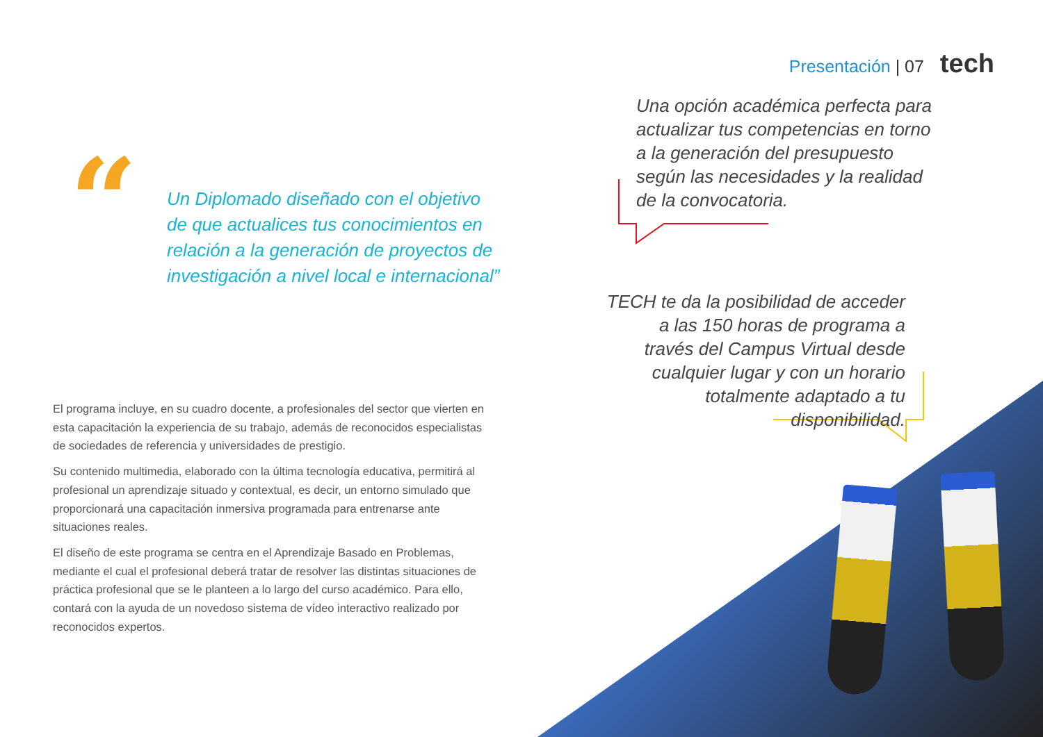Presentación | 07 tech
“
Un Diplomado diseñado con el objetivo de que actualices tus conocimientos en relación a la generación de proyectos de investigación a nivel local e internacional”
Una opción académica perfecta para actualizar tus competencias en torno a la generación del presupuesto según las necesidades y la realidad de la convocatoria.
TECH te da la posibilidad de acceder a las 150 horas de programa a través del Campus Virtual desde cualquier lugar y con un horario totalmente adaptado a tu disponibilidad.
El programa incluye, en su cuadro docente, a profesionales del sector que vierten en esta capacitación la experiencia de su trabajo, además de reconocidos especialistas de sociedades de referencia y universidades de prestigio.
Su contenido multimedia, elaborado con la última tecnología educativa, permitirá al profesional un aprendizaje situado y contextual, es decir, un entorno simulado que proporcionará una capacitación inmersiva programada para entrenarse ante situaciones reales.
El diseño de este programa se centra en el Aprendizaje Basado en Problemas, mediante el cual el profesional deberá tratar de resolver las distintas situaciones de práctica profesional que se le planteen a lo largo del curso académico. Para ello, contará con la ayuda de un novedoso sistema de vídeo interactivo realizado por reconocidos expertos.